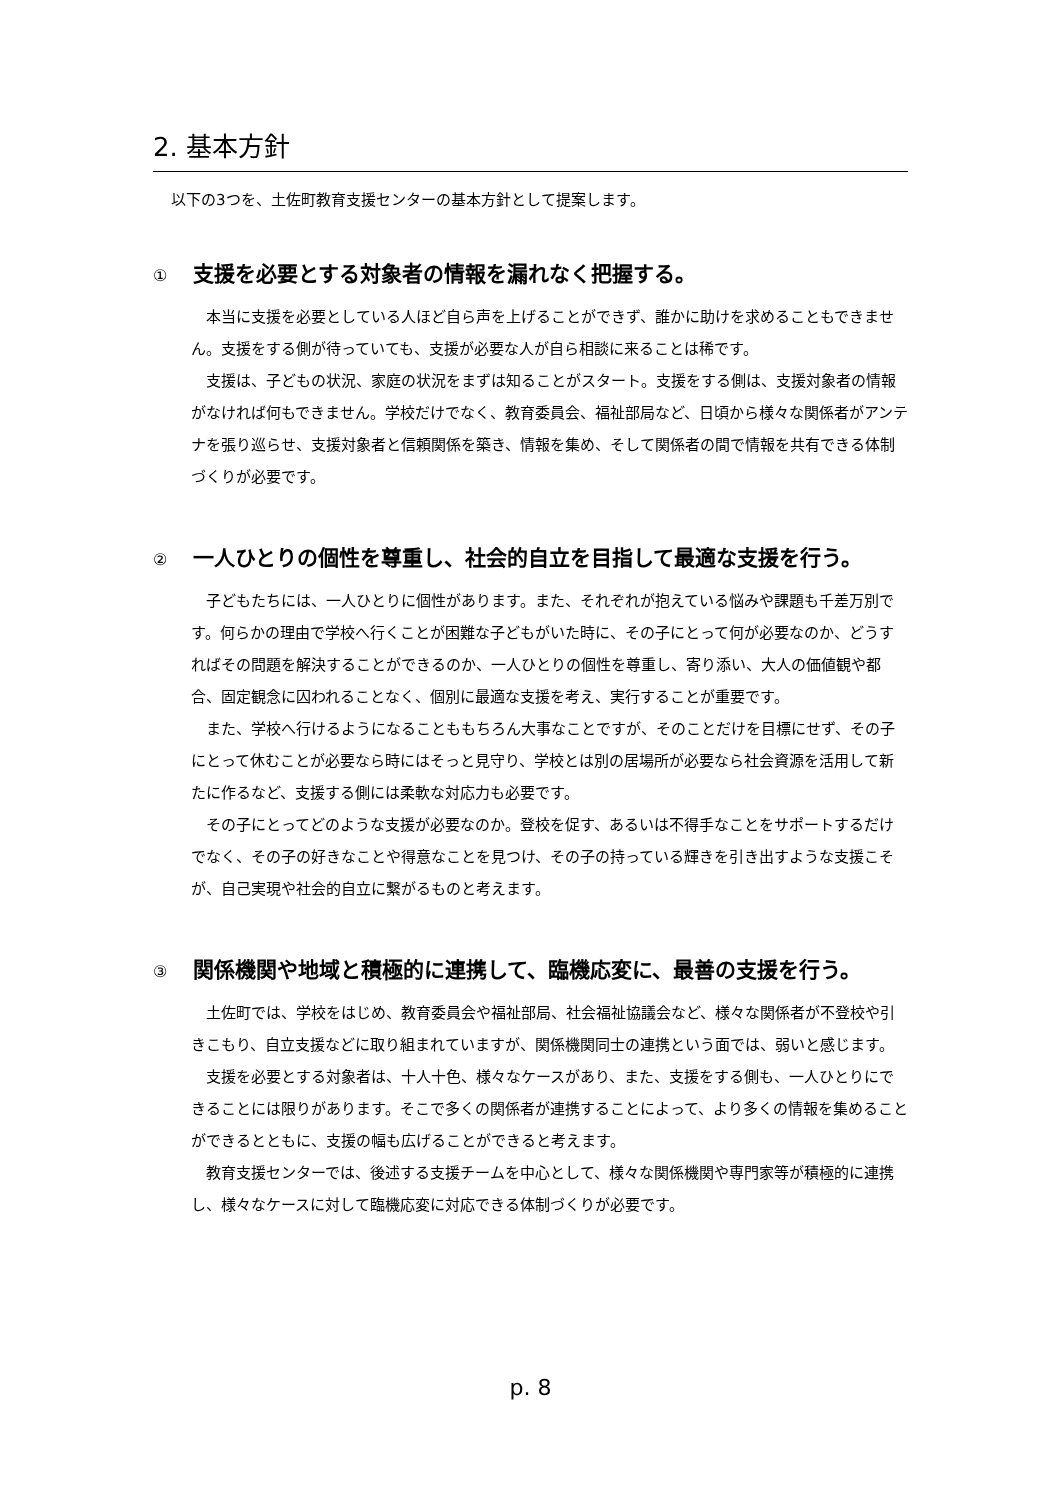2. 基本方針
以下の3つを、土佐町教育支援センターの基本方針として提案します。
① 支援を必要とする対象者の情報を漏れなく把握する。
本当に支援を必要としている人ほど自ら声を上げることができず、誰かに助けを求めることもできません。支援をする側が待っていても、支援が必要な人が自ら相談に来ることは稀です。
支援は、子どもの状況、家庭の状況をまずは知ることがスタート。支援をする側は、支援対象者の情報がなければ何もできません。学校だけでなく、教育委員会、福祉部局など、日頃から様々な関係者がアンテナを張り巡らせ、支援対象者と信頼関係を築き、情報を集め、そして関係者の間で情報を共有できる体制づくりが必要です。
② 一人ひとりの個性を尊重し、社会的自立を目指して最適な支援を行う。
子どもたちには、一人ひとりに個性があります。また、それぞれが抱えている悩みや課題も千差万別です。何らかの理由で学校へ行くことが困難な子どもがいた時に、その子にとって何が必要なのか、どうすればその問題を解決することができるのか、一人ひとりの個性を尊重し、寄り添い、大人の価値観や都合、固定観念に囚われることなく、個別に最適な支援を考え、実行することが重要です。
また、学校へ行けるようになることももちろん大事なことですが、そのことだけを目標にせず、その子にとって休むことが必要なら時にはそっと見守り、学校とは別の居場所が必要なら社会資源を活用して新たに作るなど、支援する側には柔軟な対応力も必要です。
その子にとってどのような支援が必要なのか。登校を促す、あるいは不得手なことをサポートするだけでなく、その子の好きなことや得意なことを見つけ、その子の持っている輝きを引き出すような支援こそが、自己実現や社会的自立に繋がるものと考えます。
③ 関係機関や地域と積極的に連携して、臨機応変に、最善の支援を行う。
土佐町では、学校をはじめ、教育委員会や福祉部局、社会福祉協議会など、様々な関係者が不登校や引きこもり、自立支援などに取り組まれていますが、関係機関同士の連携という面では、弱いと感じます。
支援を必要とする対象者は、十人十色、様々なケースがあり、また、支援をする側も、一人ひとりにできることには限りがあります。そこで多くの関係者が連携することによって、より多くの情報を集めることができるとともに、支援の幅も広げることができると考えます。
教育支援センターでは、後述する支援チームを中心として、様々な関係機関や専門家等が積極的に連携し、様々なケースに対して臨機応変に対応できる体制づくりが必要です。
p. 8